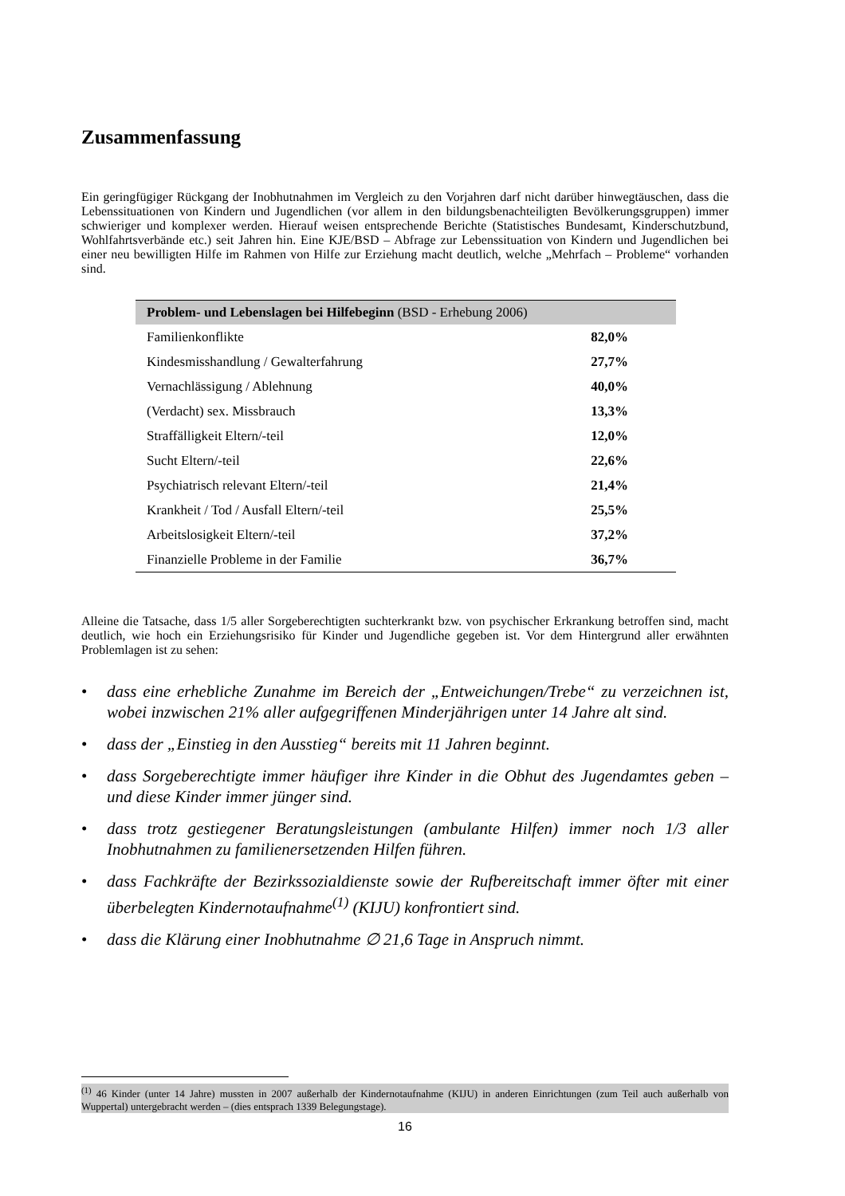Zusammenfassung
Ein geringfügiger Rückgang der Inobhutnahmen im Vergleich zu den Vorjahren darf nicht darüber hinwegtäuschen, dass die Lebenssituationen von Kindern und Jugendlichen (vor allem in den bildungsbenachteiligten Bevölkerungsgruppen) immer schwieriger und komplexer werden. Hierauf weisen entsprechende Berichte (Statistisches Bundesamt, Kinderschutzbund, Wohlfahrtsverbände etc.) seit Jahren hin. Eine KJE/BSD – Abfrage zur Lebenssituation von Kindern und Jugendlichen bei einer neu bewilligten Hilfe im Rahmen von Hilfe zur Erziehung macht deutlich, welche „Mehrfach – Probleme“ vorhanden sind.
| Problem- und Lebenslagen bei Hilfebeginn (BSD - Erhebung 2006) | |
| --- | --- |
| Familienkonflikte | 82,0% |
| Kindesmisshandlung / Gewalterfahrung | 27,7% |
| Vernachlässigung / Ablehnung | 40,0% |
| (Verdacht) sex. Missbrauch | 13,3% |
| Straffälligkeit Eltern/-teil | 12,0% |
| Sucht Eltern/-teil | 22,6% |
| Psychiatrisch relevant Eltern/-teil | 21,4% |
| Krankheit / Tod / Ausfall Eltern/-teil | 25,5% |
| Arbeitslosigkeit Eltern/-teil | 37,2% |
| Finanzielle Probleme in der Familie | 36,7% |
Alleine die Tatsache, dass 1/5 aller Sorgeberechtigten suchterkrankt bzw. von psychischer Erkrankung betroffen sind, macht deutlich, wie hoch ein Erziehungsrisiko für Kinder und Jugendliche gegeben ist. Vor dem Hintergrund aller erwähnten Problemlagen ist zu sehen:
• dass eine erhebliche Zunahme im Bereich der „Entweichungen/Trebe“ zu verzeichnen ist, wobei inzwischen 21% aller aufgegriffenen Minderjährigen unter 14 Jahre alt sind.
• dass der „Einstieg in den Ausstieg“ bereits mit 11 Jahren beginnt.
• dass Sorgeberechtigte immer häufiger ihre Kinder in die Obhut des Jugendamtes geben – und diese Kinder immer jünger sind.
• dass trotz gestiegener Beratungsleistungen (ambulante Hilfen) immer noch 1/3 aller Inobhutnahmen zu familienersetzenden Hilfen führen.
• dass Fachkräfte der Bezirkssozialdienste sowie der Rufbereitschaft immer öfter mit einer überbelegten Kindernotaufnahme<sup>(1)</sup> (KIJU) konfrontiert sind.
• dass die Klärung einer Inobhutnahme ∅ 21,6 Tage in Anspruch nimmt.
<sup>(1)</sup> 46 Kinder (unter 14 Jahre) mussten in 2007 außerhalb der Kindernotaufnahme (KIJU) in anderen Einrichtungen (zum Teil auch außerhalb von Wuppertal) untergebracht werden – (dies entsprach 1339 Belegungstage).
16